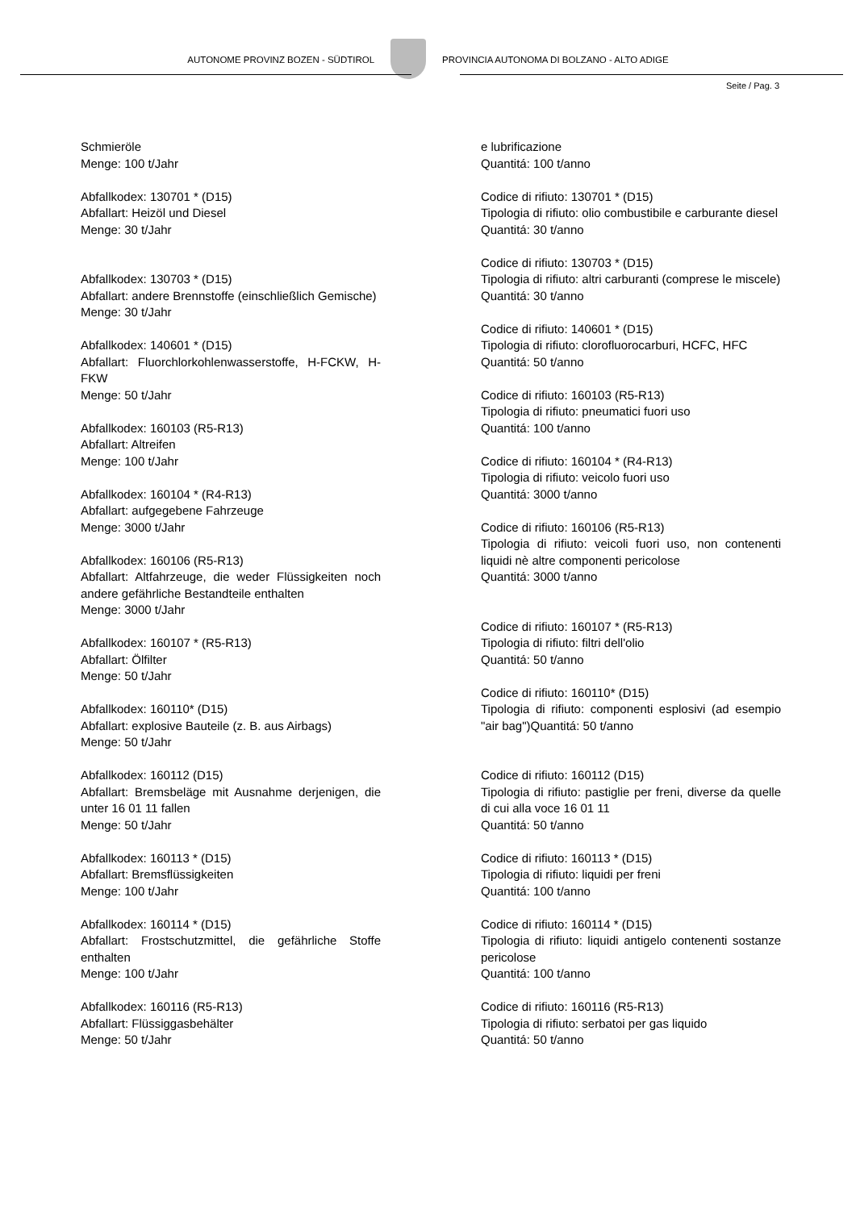AUTONOME PROVINZ BOZEN - SÜDTIROL
PROVINCIA AUTONOMA DI BOLZANO - ALTO ADIGE
Seite / Pag. 3
Schmieröle
Menge: 100 t/Jahr
Abfallkodex: 130701 * (D15)
Abfallart: Heizöl und Diesel
Menge: 30 t/Jahr
Abfallkodex: 130703 * (D15)
Abfallart: andere Brennstoffe (einschließlich Gemische)
Menge: 30 t/Jahr
Abfallkodex: 140601 * (D15)
Abfallart: Fluorchlorkohlenwasserstoffe, H-FCKW, H-FKW
Menge: 50 t/Jahr
Abfallkodex: 160103 (R5-R13)
Abfallart: Altreifen
Menge: 100 t/Jahr
Abfallkodex: 160104 * (R4-R13)
Abfallart: aufgegebene Fahrzeuge
Menge: 3000 t/Jahr
Abfallkodex: 160106 (R5-R13)
Abfallart: Altfahrzeuge, die weder Flüssigkeiten noch andere gefährliche Bestandteile enthalten
Menge: 3000 t/Jahr
Abfallkodex: 160107 * (R5-R13)
Abfallart: Ölfilter
Menge: 50 t/Jahr
Abfallkodex: 160110* (D15)
Abfallart: explosive Bauteile (z. B. aus Airbags)
Menge: 50 t/Jahr
Abfallkodex: 160112 (D15)
Abfallart: Bremsbeläge mit Ausnahme derjenigen, die unter 16 01 11 fallen
Menge: 50 t/Jahr
Abfallkodex: 160113 * (D15)
Abfallart: Bremsflüssigkeiten
Menge: 100 t/Jahr
Abfallkodex: 160114 * (D15)
Abfallart: Frostschutzmittel, die gefährliche Stoffe enthalten
Menge: 100 t/Jahr
Abfallkodex: 160116 (R5-R13)
Abfallart: Flüssiggasbehälter
Menge: 50 t/Jahr
e lubrificazione
Quantitá: 100 t/anno
Codice di rifiuto: 130701 * (D15)
Tipologia di rifiuto: olio combustibile e carburante diesel
Quantitá: 30 t/anno
Codice di rifiuto: 130703 * (D15)
Tipologia di rifiuto: altri carburanti (comprese le miscele)
Quantitá: 30 t/anno
Codice di rifiuto: 140601 * (D15)
Tipologia di rifiuto: clorofluorocarburi, HCFC, HFC
Quantitá: 50 t/anno
Codice di rifiuto: 160103 (R5-R13)
Tipologia di rifiuto: pneumatici fuori uso
Quantitá: 100 t/anno
Codice di rifiuto: 160104 * (R4-R13)
Tipologia di rifiuto: veicolo fuori uso
Quantitá: 3000 t/anno
Codice di rifiuto: 160106 (R5-R13)
Tipologia di rifiuto: veicoli fuori uso, non contenenti liquidi nè altre componenti pericolose
Quantitá: 3000 t/anno
Codice di rifiuto: 160107 * (R5-R13)
Tipologia di rifiuto: filtri dell'olio
Quantitá: 50 t/anno
Codice di rifiuto: 160110* (D15)
Tipologia di rifiuto: componenti esplosivi (ad esempio "air bag")Quantitá: 50 t/anno
Codice di rifiuto: 160112 (D15)
Tipologia di rifiuto: pastiglie per freni, diverse da quelle di cui alla voce 16 01 11
Quantitá: 50 t/anno
Codice di rifiuto: 160113 * (D15)
Tipologia di rifiuto: liquidi per freni
Quantitá: 100 t/anno
Codice di rifiuto: 160114 * (D15)
Tipologia di rifiuto: liquidi antigelo contenenti sostanze pericolose
Quantitá: 100 t/anno
Codice di rifiuto: 160116 (R5-R13)
Tipologia di rifiuto: serbatoi per gas liquido
Quantitá: 50 t/anno